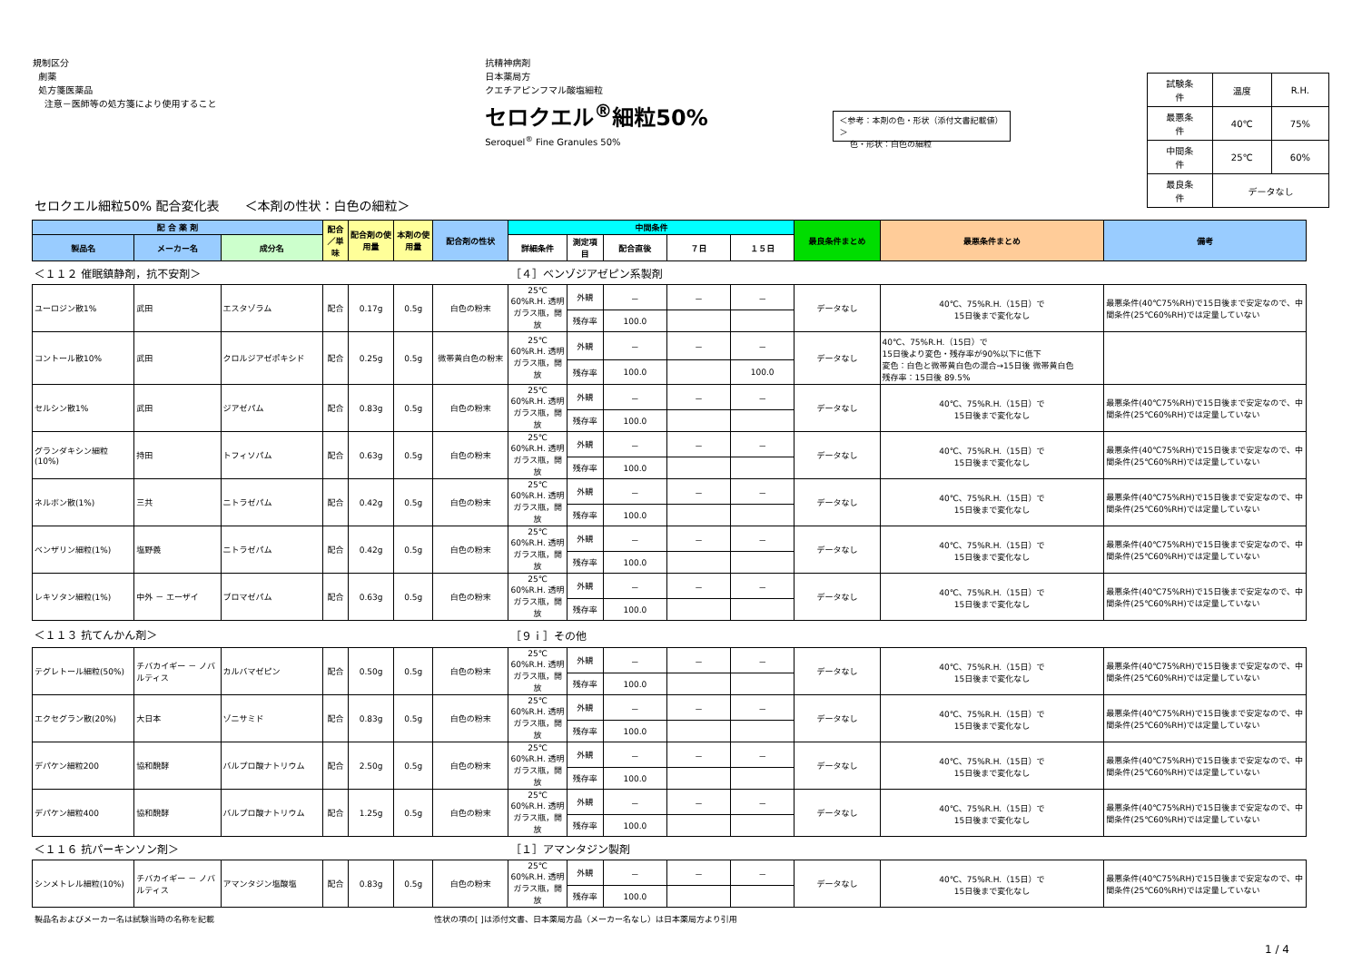規制区分
劇薬
処方箋医薬品
注意－医師等の処方箋により使用すること
抗精神病剤
日本薬局方
クエチアピンフマル酸塩細粒
セロクエル<sup>®</sup>細粒50%
Seroquel<sup>®</sup> Fine Granules 50%
＜参考：本剤の色・形状（添付文書記載値）＞
色・形状：白色の細粒
| 試験条件 | 温度 | R.H. |
| 最悪条件 | 40℃ | 75% |
| 中間条件 | 25℃ | 60% |
| 最良条件 | データなし | |
セロクエル細粒50% 配合変化表　　＜本剤の性状：白色の細粒＞
| 配 合 薬 剤 | | | 配合／単味 | 配合剤の使用量 | 本剤の使用量 | 配合剤の性状 | 中間条件 | | | | | 最良条件まとめ | 最悪条件まとめ | 備考 |
| --- | --- | --- | --- | --- | --- | --- | --- | --- | --- | --- | --- | --- | --- | --- |
| 製品名 | メーカー名 | 成分名 | | | | | 詳細条件 | 測定項目 | 配合直後 | ７日 | １５日 | | | |
| ＜１１２ 催眠鎮静剤，抗不安剤＞ | | | | | | | ［４］ベンゾジアゼピン系製剤 | | | | | | | |
| ユーロジン散1% | 武田 | エスタゾラム | 配合 | 0.17g | 0.5g | 白色の粉末 | 25℃ 60%R.H. 透明ガラス瓶，開放 | 外観 | － | － | － | データなし | 40℃、75%R.H.（15日）で 15日後まで変化なし | 最悪条件(40℃75%RH)で15日後まで安定なので、中間条件(25℃60%RH)では定量していない |
| | | | | | | | | 残存率 | 100.0 | | | | | |
| コントール散10% | 武田 | クロルジアゼポキシド | 配合 | 0.25g | 0.5g | 微帯黄白色の粉末 | 25℃ 60%R.H. 透明ガラス瓶，開放 | 外観 | － | － | － | データなし | 40℃、75%R.H.（15日）で 15日後より変色・残存率が90%以下に低下 変色：白色と微帯黄白色の混合→15日後 微帯黄白色 残存率：15日後 89.5% | |
| | | | | | | | | 残存率 | 100.0 | | 100.0 | | | |
| セルシン散1% | 武田 | ジアゼパム | 配合 | 0.83g | 0.5g | 白色の粉末 | 25℃ 60%R.H. 透明ガラス瓶，開放 | 外観 | － | － | － | データなし | 40℃、75%R.H.（15日）で 15日後まで変化なし | 最悪条件(40℃75%RH)で15日後まで安定なので、中間条件(25℃60%RH)では定量していない |
| | | | | | | | | 残存率 | 100.0 | | | | | |
| グランダキシン細粒(10%) | 持田 | トフィソパム | 配合 | 0.63g | 0.5g | 白色の粉末 | 25℃ 60%R.H. 透明ガラス瓶，開放 | 外観 | － | － | － | データなし | 40℃、75%R.H.（15日）で 15日後まで変化なし | 最悪条件(40℃75%RH)で15日後まで安定なので、中間条件(25℃60%RH)では定量していない |
| | | | | | | | | 残存率 | 100.0 | | | | | |
| ネルボン散(1%) | 三共 | ニトラゼパム | 配合 | 0.42g | 0.5g | 白色の粉末 | 25℃ 60%R.H. 透明ガラス瓶，開放 | 外観 | － | － | － | データなし | 40℃、75%R.H.（15日）で 15日後まで変化なし | 最悪条件(40℃75%RH)で15日後まで安定なので、中間条件(25℃60%RH)では定量していない |
| | | | | | | | | 残存率 | 100.0 | | | | | |
| ベンザリン細粒(1%) | 塩野義 | ニトラゼパム | 配合 | 0.42g | 0.5g | 白色の粉末 | 25℃ 60%R.H. 透明ガラス瓶，開放 | 外観 | － | － | － | データなし | 40℃、75%R.H.（15日）で 15日後まで変化なし | 最悪条件(40℃75%RH)で15日後まで安定なので、中間条件(25℃60%RH)では定量していない |
| | | | | | | | | 残存率 | 100.0 | | | | | |
| レキソタン細粒(1%) | 中外 － エーザイ | ブロマゼパム | 配合 | 0.63g | 0.5g | 白色の粉末 | 25℃ 60%R.H. 透明ガラス瓶，開放 | 外観 | － | － | － | データなし | 40℃、75%R.H.（15日）で 15日後まで変化なし | 最悪条件(40℃75%RH)で15日後まで安定なので、中間条件(25℃60%RH)では定量していない |
| | | | | | | | | 残存率 | 100.0 | | | | | |
| ＜１１３ 抗てんかん剤＞ | | | | | | | ［９ｉ］その他 | | | | | | | |
| テグレトール細粒(50%) | チバカイギー － ノバルティス | カルバマゼピン | 配合 | 0.50g | 0.5g | 白色の粉末 | 25℃ 60%R.H. 透明ガラス瓶，開放 | 外観 | － | － | － | データなし | 40℃、75%R.H.（15日）で 15日後まで変化なし | 最悪条件(40℃75%RH)で15日後まで安定なので、中間条件(25℃60%RH)では定量していない |
| | | | | | | | | 残存率 | 100.0 | | | | | |
| エクセグラン散(20%) | 大日本 | ゾニサミド | 配合 | 0.83g | 0.5g | 白色の粉末 | 25℃ 60%R.H. 透明ガラス瓶，開放 | 外観 | － | － | － | データなし | 40℃、75%R.H.（15日）で 15日後まで変化なし | 最悪条件(40℃75%RH)で15日後まで安定なので、中間条件(25℃60%RH)では定量していない |
| | | | | | | | | 残存率 | 100.0 | | | | | |
| デパケン細粒200 | 協和醗酵 | バルプロ酸ナトリウム | 配合 | 2.50g | 0.5g | 白色の粉末 | 25℃ 60%R.H. 透明ガラス瓶，開放 | 外観 | － | － | － | データなし | 40℃、75%R.H.（15日）で 15日後まで変化なし | 最悪条件(40℃75%RH)で15日後まで安定なので、中間条件(25℃60%RH)では定量していない |
| | | | | | | | | 残存率 | 100.0 | | | | | |
| デパケン細粒400 | 協和醗酵 | バルプロ酸ナトリウム | 配合 | 1.25g | 0.5g | 白色の粉末 | 25℃ 60%R.H. 透明ガラス瓶，開放 | 外観 | － | － | － | データなし | 40℃、75%R.H.（15日）で 15日後まで変化なし | 最悪条件(40℃75%RH)で15日後まで安定なので、中間条件(25℃60%RH)では定量していない |
| | | | | | | | | 残存率 | 100.0 | | | | | |
| ＜１１６ 抗パーキンソン剤＞ | | | | | | | ［１］アマンタジン製剤 | | | | | | | |
| シンメトレル細粒(10%) | チバカイギー － ノバルティス | アマンタジン塩酸塩 | 配合 | 0.83g | 0.5g | 白色の粉末 | 25℃ 60%R.H. 透明ガラス瓶，開放 | 外観 | － | － | － | データなし | 40℃、75%R.H.（15日）で 15日後まで変化なし | 最悪条件(40℃75%RH)で15日後まで安定なので、中間条件(25℃60%RH)では定量していない |
| | | | | | | | | 残存率 | 100.0 | | | | | |
製品名およびメーカー名は試験当時の名称を記載 性状の項の[ ]は添付文書、日本薬局方品（メーカー名なし）は日本薬局方より引用
1 / 4